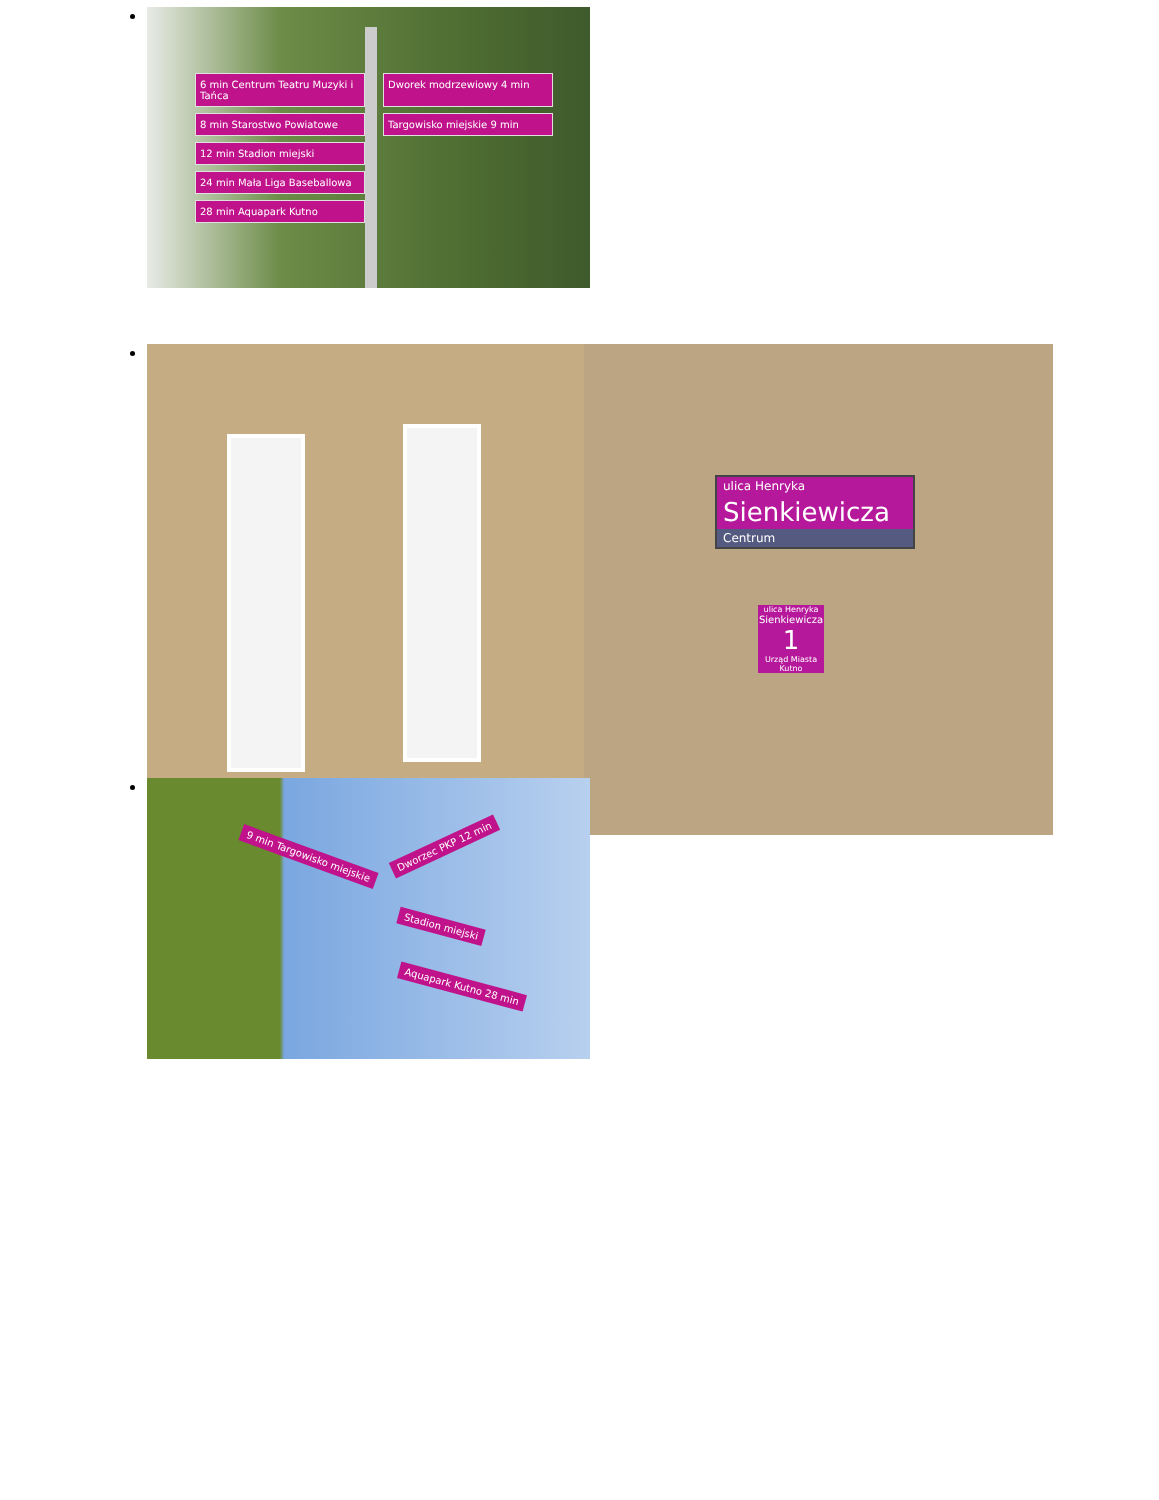6 min Centrum Teatru Muzyki i Tańca
Dworek modrzewiowy 4 min
8 min Starostwo Powiatowe
Targowisko miejskie 9 min
12 min Stadion miejski
24 min Mała Liga Baseballowa
28 min Aquapark Kutno
ulica Henryka
Sienkiewicza
Centrum
ulica Henryka
Sienkiewicza
1
Urząd Miasta Kutno
9 min Targowisko miejskie
Dworzec PKP 12 min
Stadion miejski
Aquapark Kutno 28 min